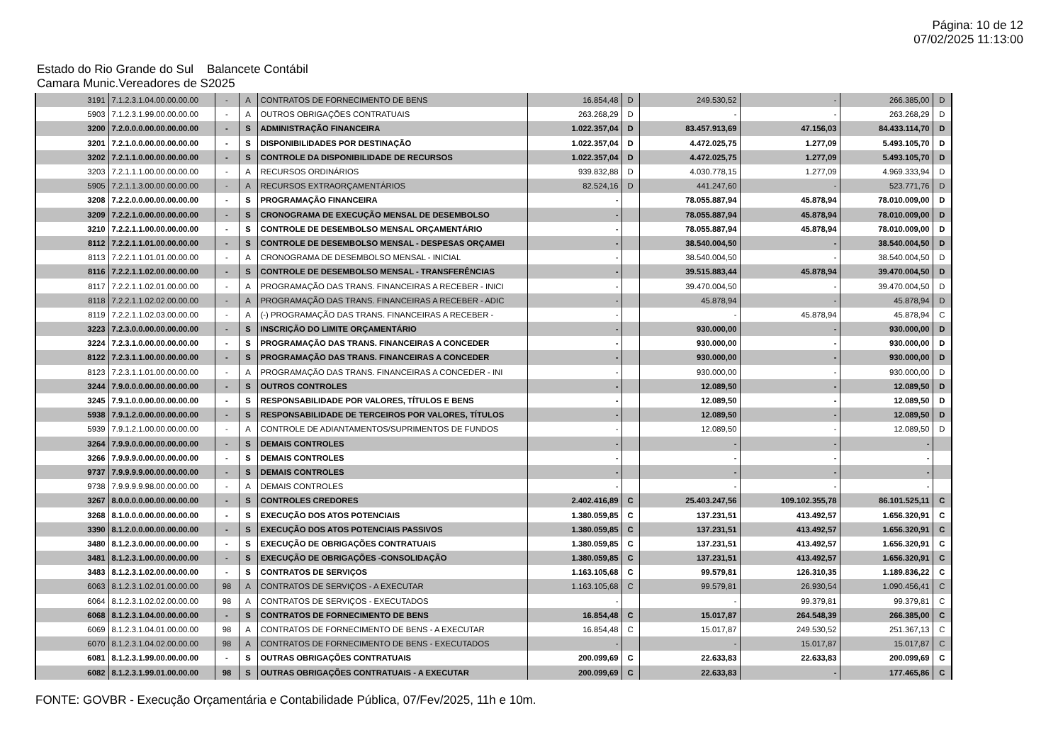Página: 10 de 12
07/02/2025 11:13:00
Estado do Rio Grande do Sul Balancete Contábil
Camara Munic.Vereadores de S2025
| 3191 | 7.1.2.3.1.04.00.00.00.00 | - | A | CONTRATOS DE FORNECIMENTO DE BENS | 16.854,48 | D | 249.530,52 | - | 266.385,00 | D |
| 5903 | 7.1.2.3.1.99.00.00.00.00 | - | A | OUTROS OBRIGAÇÕES CONTRATUAIS | 263.268,29 | D | - | - | 263.268,29 | D |
| 3200 | 7.2.0.0.0.00.00.00.00.00 | - | S | ADMINISTRAÇÃO FINANCEIRA | 1.022.357,04 | D | 83.457.913,69 | 47.156,03 | 84.433.114,70 | D |
| 3201 | 7.2.1.0.0.00.00.00.00.00 | - | S | DISPONIBILIDADES POR DESTINAÇÃO | 1.022.357,04 | D | 4.472.025,75 | 1.277,09 | 5.493.105,70 | D |
| 3202 | 7.2.1.1.0.00.00.00.00.00 | - | S | CONTROLE DA DISPONIBILIDADE DE RECURSOS | 1.022.357,04 | D | 4.472.025,75 | 1.277,09 | 5.493.105,70 | D |
| 3203 | 7.2.1.1.1.00.00.00.00.00 | - | A | RECURSOS ORDINÁRIOS | 939.832,88 | D | 4.030.778,15 | 1.277,09 | 4.969.333,94 | D |
| 5905 | 7.2.1.1.3.00.00.00.00.00 | - | A | RECURSOS EXTRAORÇAMENTÁRIOS | 82.524,16 | D | 441.247,60 | - | 523.771,76 | D |
| 3208 | 7.2.2.0.0.00.00.00.00.00 | - | S | PROGRAMAÇÃO FINANCEIRA | - | | 78.055.887,94 | 45.878,94 | 78.010.009,00 | D |
| 3209 | 7.2.2.1.0.00.00.00.00.00 | - | S | CRONOGRAMA DE EXECUÇÃO MENSAL DE DESEMBOLSO | - | | 78.055.887,94 | 45.878,94 | 78.010.009,00 | D |
| 3210 | 7.2.2.1.1.00.00.00.00.00 | - | S | CONTROLE DE DESEMBOLSO MENSAL ORÇAMENTÁRIO | - | | 78.055.887,94 | 45.878,94 | 78.010.009,00 | D |
| 8112 | 7.2.2.1.1.01.00.00.00.00 | - | S | CONTROLE DE DESEMBOLSO MENSAL - DESPESAS ORÇAMEI | - | | 38.540.004,50 | - | 38.540.004,50 | D |
| 8113 | 7.2.2.1.1.01.01.00.00.00 | - | A | CRONOGRAMA DE DESEMBOLSO MENSAL - INICIAL | - | | 38.540.004,50 | - | 38.540.004,50 | D |
| 8116 | 7.2.2.1.1.02.00.00.00.00 | - | S | CONTROLE DE DESEMBOLSO MENSAL - TRANSFERÊNCIAS | - | | 39.515.883,44 | 45.878,94 | 39.470.004,50 | D |
| 8117 | 7.2.2.1.1.02.01.00.00.00 | - | A | PROGRAMAÇÃO DAS TRANS. FINANCEIRAS A RECEBER - INICI | - | | 39.470.004,50 | - | 39.470.004,50 | D |
| 8118 | 7.2.2.1.1.02.02.00.00.00 | - | A | PROGRAMAÇÃO DAS TRANS. FINANCEIRAS A RECEBER - ADIC | - | | 45.878,94 | - | 45.878,94 | D |
| 8119 | 7.2.2.1.1.02.03.00.00.00 | - | A | (-) PROGRAMAÇÃO DAS TRANS. FINANCEIRAS A RECEBER - | - | | - | 45.878,94 | 45.878,94 | C |
| 3223 | 7.2.3.0.0.00.00.00.00.00 | - | S | INSCRIÇÃO DO LIMITE ORÇAMENTÁRIO | - | | 930.000,00 | - | 930.000,00 | D |
| 3224 | 7.2.3.1.0.00.00.00.00.00 | - | S | PROGRAMAÇÃO DAS TRANS. FINANCEIRAS A CONCEDER | - | | 930.000,00 | - | 930.000,00 | D |
| 8122 | 7.2.3.1.1.00.00.00.00.00 | - | S | PROGRAMAÇÃO DAS TRANS. FINANCEIRAS A CONCEDER | - | | 930.000,00 | - | 930.000,00 | D |
| 8123 | 7.2.3.1.1.01.00.00.00.00 | - | A | PROGRAMAÇÃO DAS TRANS. FINANCEIRAS A CONCEDER - INI | - | | 930.000,00 | - | 930.000,00 | D |
| 3244 | 7.9.0.0.0.00.00.00.00.00 | - | S | OUTROS CONTROLES | - | | 12.089,50 | - | 12.089,50 | D |
| 3245 | 7.9.1.0.0.00.00.00.00.00 | - | S | RESPONSABILIDADE POR VALORES, TÍTULOS E BENS | - | | 12.089,50 | - | 12.089,50 | D |
| 5938 | 7.9.1.2.0.00.00.00.00.00 | - | S | RESPONSABILIDADE DE TERCEIROS POR VALORES, TÍTULOS | - | | 12.089,50 | - | 12.089,50 | D |
| 5939 | 7.9.1.2.1.00.00.00.00.00 | - | A | CONTROLE DE ADIANTAMENTOS/SUPRIMENTOS DE FUNDOS | - | | 12.089,50 | - | 12.089,50 | D |
| 3264 | 7.9.9.0.0.00.00.00.00.00 | - | S | DEMAIS CONTROLES | - | | - | - | - | |
| 3266 | 7.9.9.9.0.00.00.00.00.00 | - | S | DEMAIS CONTROLES | - | | - | - | - | |
| 9737 | 7.9.9.9.9.00.00.00.00.00 | - | S | DEMAIS CONTROLES | - | | - | - | - | |
| 9738 | 7.9.9.9.9.98.00.00.00.00 | - | A | DEMAIS CONTROLES | - | | - | - | - | |
| 3267 | 8.0.0.0.0.00.00.00.00.00 | - | S | CONTROLES CREDORES | 2.402.416,89 | C | 25.403.247,56 | 109.102.355,78 | 86.101.525,11 | C |
| 3268 | 8.1.0.0.0.00.00.00.00.00 | - | S | EXECUÇÃO DOS ATOS POTENCIAIS | 1.380.059,85 | C | 137.231,51 | 413.492,57 | 1.656.320,91 | C |
| 3390 | 8.1.2.0.0.00.00.00.00.00 | - | S | EXECUÇÃO DOS ATOS POTENCIAIS PASSIVOS | 1.380.059,85 | C | 137.231,51 | 413.492,57 | 1.656.320,91 | C |
| 3480 | 8.1.2.3.0.00.00.00.00.00 | - | S | EXECUÇÃO DE OBRIGAÇÕES CONTRATUAIS | 1.380.059,85 | C | 137.231,51 | 413.492,57 | 1.656.320,91 | C |
| 3481 | 8.1.2.3.1.00.00.00.00.00 | - | S | EXECUÇÃO DE OBRIGAÇÕES -CONSOLIDAÇÃO | 1.380.059,85 | C | 137.231,51 | 413.492,57 | 1.656.320,91 | C |
| 3483 | 8.1.2.3.1.02.00.00.00.00 | - | S | CONTRATOS DE SERVIÇOS | 1.163.105,68 | C | 99.579,81 | 126.310,35 | 1.189.836,22 | C |
| 6063 | 8.1.2.3.1.02.01.00.00.00 | 98 | A | CONTRATOS DE SERVIÇOS - A EXECUTAR | 1.163.105,68 | C | 99.579,81 | 26.930,54 | 1.090.456,41 | C |
| 6064 | 8.1.2.3.1.02.02.00.00.00 | 98 | A | CONTRATOS DE SERVIÇOS - EXECUTADOS | - | | - | 99.379,81 | 99.379,81 | C |
| 6068 | 8.1.2.3.1.04.00.00.00.00 | - | S | CONTRATOS DE FORNECIMENTO DE BENS | 16.854,48 | C | 15.017,87 | 264.548,39 | 266.385,00 | C |
| 6069 | 8.1.2.3.1.04.01.00.00.00 | 98 | A | CONTRATOS DE FORNECIMENTO DE BENS - A EXECUTAR | 16.854,48 | C | 15.017,87 | 249.530,52 | 251.367,13 | C |
| 6070 | 8.1.2.3.1.04.02.00.00.00 | 98 | A | CONTRATOS DE FORNECIMENTO DE BENS - EXECUTADOS | - | | - | 15.017,87 | 15.017,87 | C |
| 6081 | 8.1.2.3.1.99.00.00.00.00 | - | S | OUTRAS OBRIGAÇÕES CONTRATUAIS | 200.099,69 | C | 22.633,83 | 22.633,83 | 200.099,69 | C |
| 6082 | 8.1.2.3.1.99.01.00.00.00 | 98 | S | OUTRAS OBRIGAÇÕES CONTRATUAIS - A EXECUTAR | 200.099,69 | C | 22.633,83 | - | 177.465,86 | C |
FONTE: GOVBR - Execução Orçamentária e Contabilidade Pública, 07/Fev/2025, 11h e 10m.